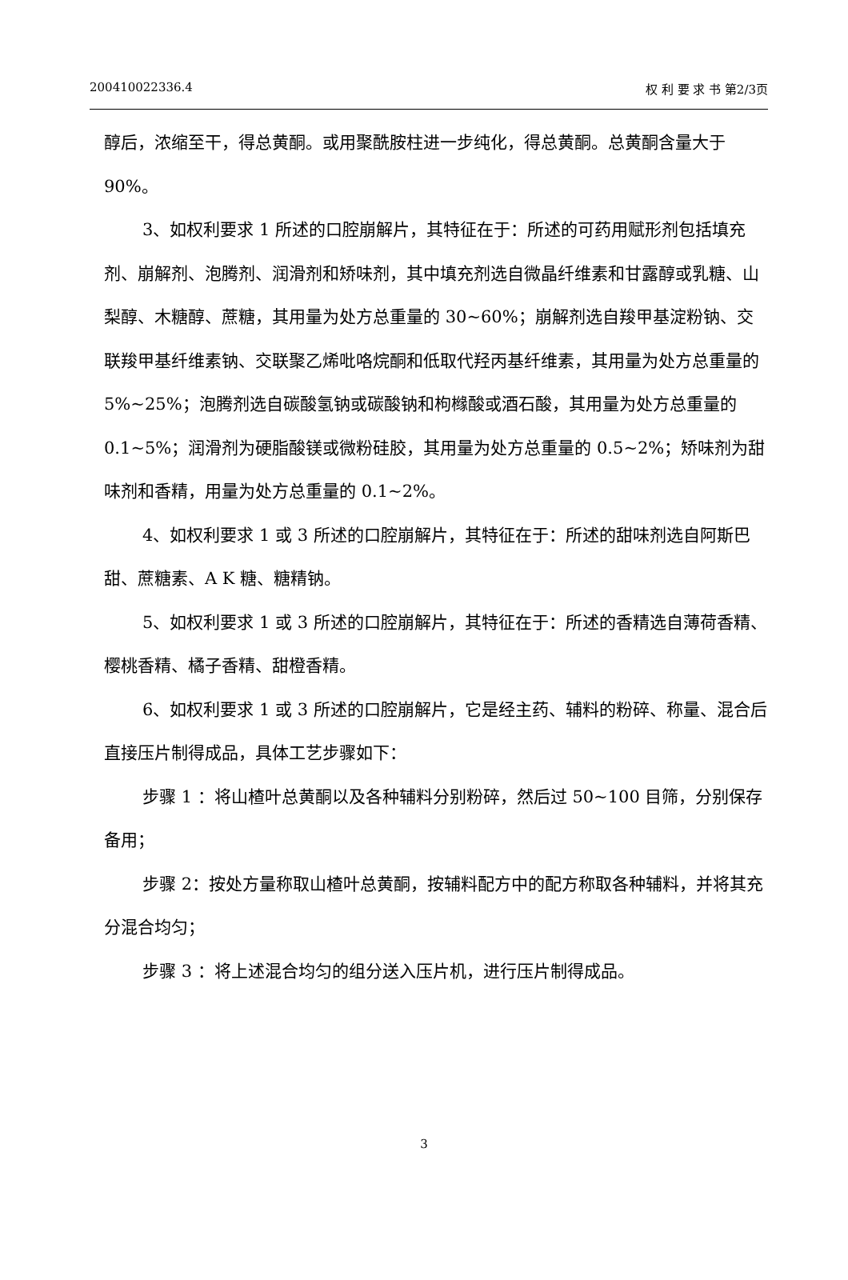200410022336.4 权 利 要 求 书 第2/3页
醇后，浓缩至干，得总黄酮。或用聚酰胺柱进一步纯化，得总黄酮。总黄酮含量大于 90%。
3、如权利要求 1 所述的口腔崩解片，其特征在于：所述的可药用赋形剂包括填充剂、崩解剂、泡腾剂、润滑剂和矫味剂，其中填充剂选自微晶纤维素和甘露醇或乳糖、山梨醇、木糖醇、蔗糖，其用量为处方总重量的 30~60%；崩解剂选自羧甲基淀粉钠、交联羧甲基纤维素钠、交联聚乙烯吡咯烷酮和低取代羟丙基纤维素，其用量为处方总重量的 5%~25%；泡腾剂选自碳酸氢钠或碳酸钠和枸橼酸或酒石酸，其用量为处方总重量的 0.1~5%；润滑剂为硬脂酸镁或微粉硅胶，其用量为处方总重量的 0.5~2%；矫味剂为甜味剂和香精，用量为处方总重量的 0.1~2%。
4、如权利要求 1 或 3 所述的口腔崩解片，其特征在于：所述的甜味剂选自阿斯巴甜、蔗糖素、A K 糖、糖精钠。
5、如权利要求 1 或 3 所述的口腔崩解片，其特征在于：所述的香精选自薄荷香精、樱桃香精、橘子香精、甜橙香精。
6、如权利要求 1 或 3 所述的口腔崩解片，它是经主药、辅料的粉碎、称量、混合后直接压片制得成品，具体工艺步骤如下：
步骤 1 ：将山楂叶总黄酮以及各种辅料分别粉碎，然后过 50~100 目筛，分别保存备用；
步骤 2：按处方量称取山楂叶总黄酮，按辅料配方中的配方称取各种辅料，并将其充分混合均匀；
步骤 3 ：将上述混合均匀的组分送入压片机，进行压片制得成品。
3